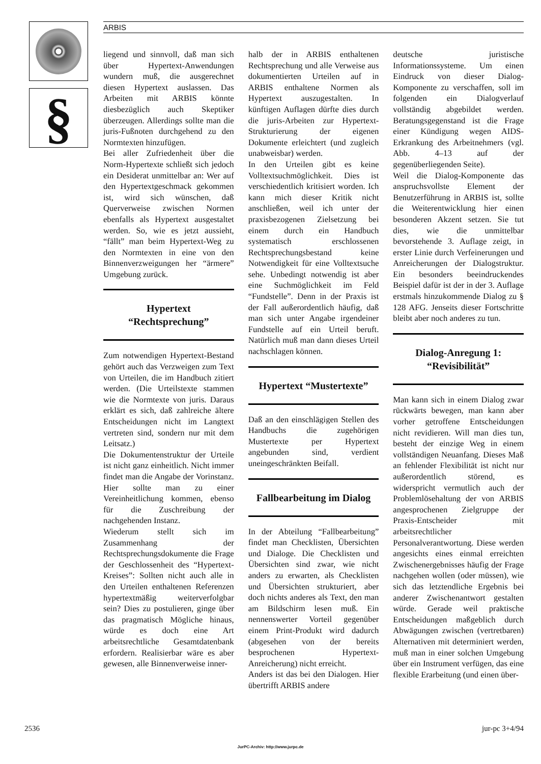§ ARBIS
liegend und sinnvoll, daß man sich über Hypertext-Anwendungen wundern muß, die ausgerechnet diesen Hypertext auslassen. Das Arbeiten mit ARBIS könnte diesbezüglich auch Skeptiker überzeugen. Allerdings sollte man die juris-Fußnoten durchgehend zu den Normtexten hinzufügen.
Bei aller Zufriedenheit über die Norm-Hypertexte schließt sich jedoch ein Desiderat unmittelbar an: Wer auf den Hypertextgeschmack gekommen ist, wird sich wünschen, daß Querverweise zwischen Normen ebenfalls als Hypertext ausgestaltet werden. So, wie es jetzt aussieht, “fällt” man beim Hypertext-Weg zu den Normtexten in eine von den Binnenverzweigungen her “ärmere” Umgebung zurück.
Hypertext
“Rechtsprechung”
Zum notwendigen Hypertext-Bestand gehört auch das Verzweigen zum Text von Urteilen, die im Handbuch zitiert werden. (Die Urteilstexte stammen wie die Normtexte von juris. Daraus erklärt es sich, daß zahlreiche ältere Entscheidungen nicht im Langtext vertreten sind, sondern nur mit dem Leitsatz.)
Die Dokumentenstruktur der Urteile ist nicht ganz einheitlich. Nicht immer findet man die Angabe der Vorinstanz. Hier sollte man zu einer Vereinheitlichung kommen, ebenso für die Zuschreibung der nachgehenden Instanz.
Wiederum stellt sich im Zusammenhang der Rechtsprechungsdokumente die Frage der Geschlossenheit des “Hypertext-Kreises”: Sollten nicht auch alle in den Urteilen enthaltenen Referenzen hypertextmäßig weiterverfolgbar sein? Dies zu postulieren, ginge über das pragmatisch Mögliche hinaus, würde es doch eine Art arbeitsrechtliche Gesamtdatenbank erfordern. Realisierbar wäre es aber gewesen, alle Binnenverweise inner-
halb der in ARBIS enthaltenen Rechtsprechung und alle Verweise aus dokumentierten Urteilen auf in ARBIS enthaltene Normen als Hypertext auszugestalten. In künftigen Auflagen dürfte dies durch die juris-Arbeiten zur Hypertext-Strukturierung der eigenen Dokumente erleichtert (und zugleich unabweisbar) werden.
In den Urteilen gibt es keine Volltextsuchmöglichkeit. Dies ist verschiedentlich kritisiert worden. Ich kann mich dieser Kritik nicht anschließen, weil ich unter der praxisbezogenen Zielsetzung bei einem durch ein Handbuch systematisch erschlossenen Rechtsprechungsbestand keine Notwendigkeit für eine Volltextsuche sehe. Unbedingt notwendig ist aber eine Suchmöglichkeit im Feld “Fundstelle”. Denn in der Praxis ist der Fall außerordentlich häufig, daß man sich unter Angabe irgendeiner Fundstelle auf ein Urteil beruft. Natürlich muß man dann dieses Urteil nachschlagen können.
Hypertext “Mustertexte”
Daß an den einschlägigen Stellen des Handbuchs die zugehörigen Mustertexte per Hypertext angebunden sind, verdient uneingeschränkten Beifall.
Fallbearbeitung im Dialog
In der Abteilung “Fallbearbeitung” findet man Checklisten, Übersichten und Dialoge. Die Checklisten und Übersichten sind zwar, wie nicht anders zu erwarten, als Checklisten und Übersichten strukturiert, aber doch nichts anderes als Text, den man am Bildschirm lesen muß. Ein nennenswerter Vorteil gegenüber einem Print-Produkt wird dadurch (abgesehen von der bereits besprochenen Hypertext-Anreicherung) nicht erreicht.
Anders ist das bei den Dialogen. Hier übertrifft ARBIS andere
deutsche juristische Informationssysteme. Um einen Eindruck von dieser Dialog-Komponente zu verschaffen, soll im folgenden ein Dialogverlauf vollständig abgebildet werden. Beratungsgegenstand ist die Frage einer Kündigung wegen AIDS-Erkrankung des Arbeitnehmers (vgl. Abb. 4–13 auf der gegenüberliegenden Seite).
Weil die Dialog-Komponente das anspruchsvollste Element der Benutzerführung in ARBIS ist, sollte die Weiterentwicklung hier einen besonderen Akzent setzen. Sie tut dies, wie die unmittelbar bevorstehende 3. Auflage zeigt, in erster Linie durch Verfeinerungen und Anreicherungen der Dialogstruktur. Ein besonders beeindruckendes Beispiel dafür ist der in der 3. Auflage erstmals hinzukommende Dialog zu § 128 AFG. Jenseits dieser Fortschritte bleibt aber noch anderes zu tun.
Dialog-Anregung 1:
“Revisibilität”
Man kann sich in einem Dialog zwar rückwärts bewegen, man kann aber vorher getroffene Entscheidungen nicht revidieren. Will man dies tun, besteht der einzige Weg in einem vollständigen Neuanfang. Dieses Maß an fehlender Flexibilität ist nicht nur außerordentlich störend, es widerspricht vermutlich auch der Problemlösehaltung der von ARBIS angesprochenen Zielgruppe der Praxis-Entscheider mit arbeitsrechtlicher Personalverantwortung. Diese werden angesichts eines einmal erreichten Zwischenergebnisses häufig der Frage nachgehen wollen (oder müssen), wie sich das letztendliche Ergebnis bei anderer Zwischenantwort gestalten würde. Gerade weil praktische Entscheidungen maßgeblich durch Abwägungen zwischen (vertretbaren) Alternativen mit determiniert werden, muß man in einer solchen Umgebung über ein Instrument verfügen, das eine flexible Erarbeitung (und einen über-
2536 jur-pc 3+4/94
JurPC-Archiv: http://www.jurpc.de